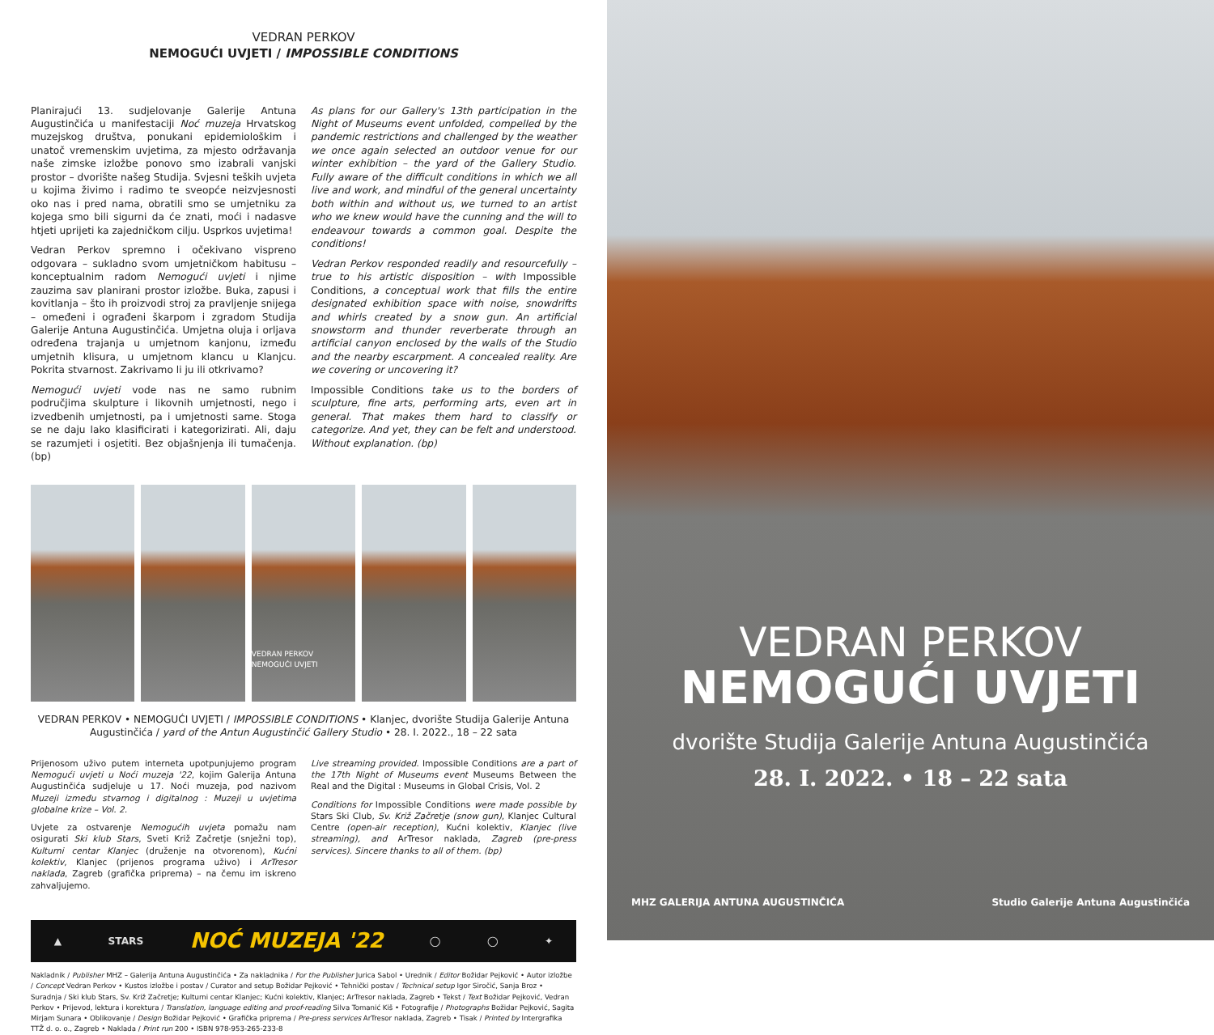VEDRAN PERKOV
NEMOGUĆI UVJETI / IMPOSSIBLE CONDITIONS
Planirajući 13. sudjelovanje Galerije Antuna Augustinčića u manifestaciji Noć muzeja Hrvatskog muzejskog društva, ponukani epidemiološkim i unatoč vremenskim uvjetima, za mjesto održavanja naše zimske izložbe ponovo smo izabrali vanjski prostor – dvorište našeg Studija. Svjesni teških uvjeta u kojima živimo i radimo te sveopće neizvjesnosti oko nas i pred nama, obratili smo se umjetniku za kojega smo bili sigurni da će znati, moći i nadasve htjeti uprijeti ka zajedničkom cilju. Usprkos uvjetima!
Vedran Perkov spremno i očekivano vispreno odgovara – sukladno svom umjetničkom habitusu – konceptualnim radom Nemogući uvjeti i njime zauzima sav planirani prostor izložbe. Buka, zapusi i kovitlanja – što ih proizvodi stroj za pravljenje snijega – omeđeni i ograđeni škarpom i zgradom Studija Galerije Antuna Augustinčića. Umjetna oluja i orljava određena trajanja u umjetnom kanjonu, između umjetnih klisura, u umjetnom klancu u Klanjcu. Pokrita stvarnost. Zakrivamo li ju ili otkrivamo?
Nemogući uvjeti vode nas ne samo rubnim područjima skulpture i likovnih umjetnosti, nego i izvedbenih umjetnosti, pa i umjetnosti same. Stoga se ne daju lako klasificirati i kategorizirati. Ali, daju se razumjeti i osjetiti. Bez objašnjenja ili tumačenja. (bp)
As plans for our Gallery's 13th participation in the Night of Museums event unfolded, compelled by the pandemic restrictions and challenged by the weather we once again selected an outdoor venue for our winter exhibition – the yard of the Gallery Studio. Fully aware of the difficult conditions in which we all live and work, and mindful of the general uncertainty both within and without us, we turned to an artist who we knew would have the cunning and the will to endeavour towards a common goal. Despite the conditions!
Vedran Perkov responded readily and resourcefully – true to his artistic disposition – with Impossible Conditions, a conceptual work that fills the entire designated exhibition space with noise, snowdrifts and whirls created by a snow gun. An artificial snowstorm and thunder reverberate through an artificial canyon enclosed by the walls of the Studio and the nearby escarpment. A concealed reality. Are we covering or uncovering it?
Impossible Conditions take us to the borders of sculpture, fine arts, performing arts, even art in general. That makes them hard to classify or categorize. And yet, they can be felt and understood. Without explanation. (bp)
VEDRAN PERKOV NEMOGUĆI UVJETI
VEDRAN PERKOV • NEMOGUĆI UVJETI / IMPOSSIBLE CONDITIONS • Klanjec, dvorište Studija Galerije Antuna Augustinčića / yard of the Antun Augustinčić Gallery Studio • 28. I. 2022., 18 – 22 sata
Prijenosom uživo putem interneta upotpunjujemo program Nemogući uvjeti u Noći muzeja '22, kojim Galerija Antuna Augustinčića sudjeluje u 17. Noći muzeja, pod nazivom Muzeji između stvarnog i digitalnog : Muzeji u uvjetima globalne krize – Vol. 2.
Uvjete za ostvarenje Nemogućih uvjeta pomažu nam osigurati Ski klub Stars, Sveti Križ Začretje (snježni top), Kulturni centar Klanjec (druženje na otvorenom), Kućni kolektiv, Klanjec (prijenos programa uživo) i ArTresor naklada, Zagreb (grafička priprema) – na čemu im iskreno zahvaljujemo.
Live streaming provided. Impossible Conditions are a part of the 17th Night of Museums event Museums Between the Real and the Digital : Museums in Global Crisis, Vol. 2
Conditions for Impossible Conditions were made possible by Stars Ski Club, Sv. Križ Začretje (snow gun), Klanjec Cultural Centre (open-air reception), Kućni kolektiv, Klanjec (live streaming), and ArTresor naklada, Zagreb (pre-press services). Sincere thanks to all of them. (bp)
▲ STARS NOĆ MUZEJA '22 ◯ ◯ ✦
Nakladnik / Publisher MHZ – Galerija Antuna Augustinčića • Za nakladnika / For the Publisher Jurica Sabol • Urednik / Editor Božidar Pejković • Autor izložbe / Concept Vedran Perkov • Kustos izložbe i postav / Curator and setup Božidar Pejković • Tehnički postav / Technical setup Igor Siročić, Sanja Broz • Suradnja / Ski klub Stars, Sv. Križ Začretje; Kulturni centar Klanjec; Kućni kolektiv, Klanjec; ArTresor naklada, Zagreb • Tekst / Text Božidar Pejković, Vedran Perkov • Prijevod, lektura i korektura / Translation, language editing and proof-reading Silva Tomanić Kiš • Fotografije / Photographs Božidar Pejković, Sagita Mirjam Sunara • Oblikovanje / Design Božidar Pejković • Grafička priprema / Pre-press services ArTresor naklada, Zagreb • Tisak / Printed by Intergrafika TTŽ d. o. o., Zagreb • Naklada / Print run 200 • ISBN 978-953-265-233-8
VEDRAN PERKOV
NEMOGUĆI UVJETI
dvorište Studija Galerije Antuna Augustinčića
28. I. 2022. • 18 – 22 sata
MHZ GALERIJA ANTUNA AUGUSTINČIĆA Studio Galerije Antuna Augustinčića